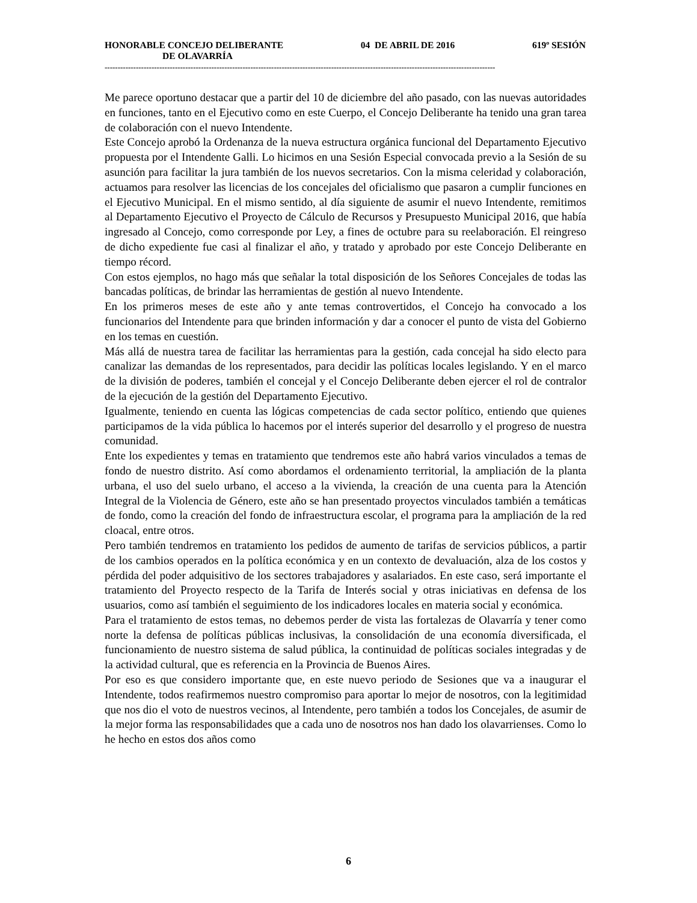HONORABLE CONCEJO DELIBERANTE 04 DE ABRIL DE 2016 619º SESIÓN
DE OLAVARRÍA
------------------------------------------------------------------------------------------------------------------------------------------------------
Me parece oportuno destacar que a partir del 10 de diciembre del año pasado, con las nuevas autoridades en funciones, tanto en el Ejecutivo como en este Cuerpo, el Concejo Deliberante ha tenido una gran tarea de colaboración con el nuevo Intendente.
Este Concejo aprobó la Ordenanza de la nueva estructura orgánica funcional del Departamento Ejecutivo propuesta por el Intendente Galli. Lo hicimos en una Sesión Especial convocada previo a la Sesión de su asunción para facilitar la jura también de los nuevos secretarios. Con la misma celeridad y colaboración, actuamos para resolver las licencias de los concejales del oficialismo que pasaron a cumplir funciones en el Ejecutivo Municipal. En el mismo sentido, al día siguiente de asumir el nuevo Intendente, remitimos al Departamento Ejecutivo el Proyecto de Cálculo de Recursos y Presupuesto Municipal 2016, que había ingresado al Concejo, como corresponde por Ley, a fines de octubre para su reelaboración. El reingreso de dicho expediente fue casi al finalizar el año, y tratado y aprobado por este Concejo Deliberante en tiempo récord.
Con estos ejemplos, no hago más que señalar la total disposición de los Señores Concejales de todas las bancadas políticas, de brindar las herramientas de gestión al nuevo Intendente.
En los primeros meses de este año y ante temas controvertidos, el Concejo ha convocado a los funcionarios del Intendente para que brinden información y dar a conocer el punto de vista del Gobierno en los temas en cuestión.
Más allá de nuestra tarea de facilitar las herramientas para la gestión, cada concejal ha sido electo para canalizar las demandas de los representados, para decidir las políticas locales legislando. Y en el marco de la división de poderes, también el concejal y el Concejo Deliberante deben ejercer el rol de contralor de la ejecución de la gestión del Departamento Ejecutivo.
Igualmente, teniendo en cuenta las lógicas competencias de cada sector político, entiendo que quienes participamos de la vida pública lo hacemos por el interés superior del desarrollo y el progreso de nuestra comunidad.
Ente los expedientes y temas en tratamiento que tendremos este año habrá varios vinculados a temas de fondo de nuestro distrito. Así como abordamos el ordenamiento territorial, la ampliación de la planta urbana, el uso del suelo urbano, el acceso a la vivienda, la creación de una cuenta para la Atención Integral de la Violencia de Género, este año se han presentado proyectos vinculados también a temáticas de fondo, como la creación del fondo de infraestructura escolar, el programa para la ampliación de la red cloacal, entre otros.
Pero también tendremos en tratamiento los pedidos de aumento de tarifas de servicios públicos, a partir de los cambios operados en la política económica y en un contexto de devaluación, alza de los costos y pérdida del poder adquisitivo de los sectores trabajadores y asalariados. En este caso, será importante el tratamiento del Proyecto respecto de la Tarifa de Interés social y otras iniciativas en defensa de los usuarios, como así también el seguimiento de los indicadores locales en materia social y económica.
Para el tratamiento de estos temas, no debemos perder de vista las fortalezas de Olavarría y tener como norte la defensa de políticas públicas inclusivas, la consolidación de una economía diversificada, el funcionamiento de nuestro sistema de salud pública, la continuidad de políticas sociales integradas y de la actividad cultural, que es referencia en la Provincia de Buenos Aires.
Por eso es que considero importante que, en este nuevo periodo de Sesiones que va a inaugurar el Intendente, todos reafirmemos nuestro compromiso para aportar lo mejor de nosotros, con la legitimidad que nos dio el voto de nuestros vecinos, al Intendente, pero también a todos los Concejales, de asumir de la mejor forma las responsabilidades que a cada uno de nosotros nos han dado los olavarrienses. Como lo he hecho en estos dos años como
6